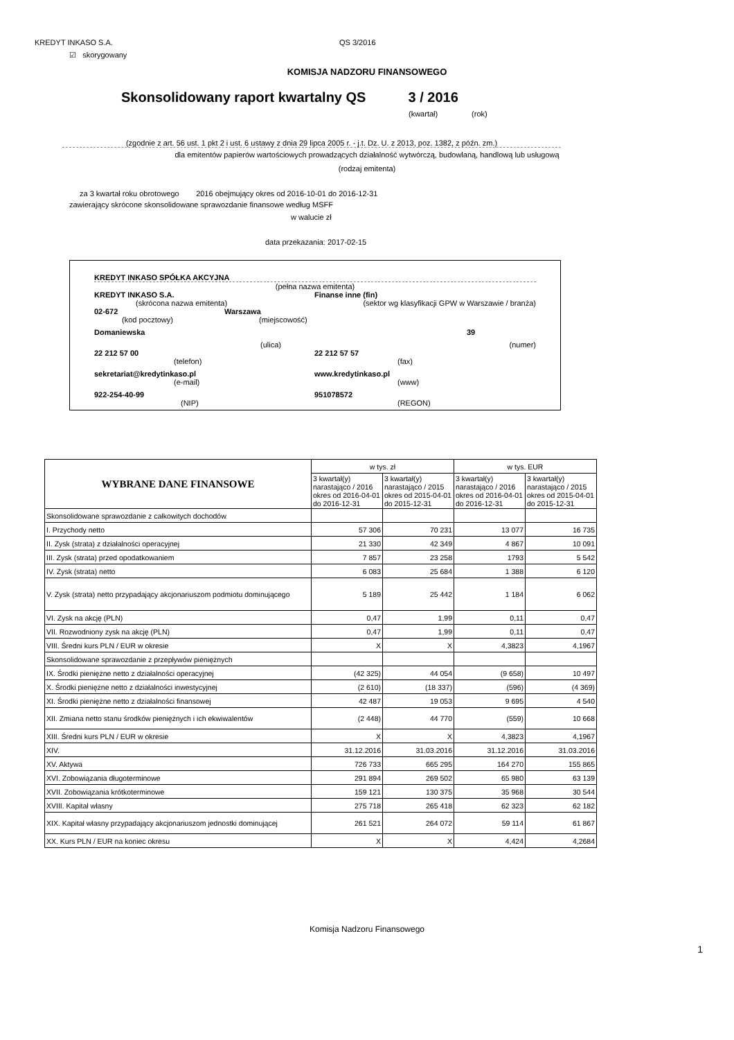KREDYT INKASO S.A. QS 3/2016
☑ skorygowany
KOMISJA NADZORU FINANSOWEGO
Skonsolidowany raport kwartalny QS 3 / 2016
(kwartał) (rok)
(zgodnie z art. 56 ust. 1 pkt 2 i ust. 6 ustawy z dnia 29 lipca 2005 r. - j.t. Dz. U. z 2013, poz. 1382, z późn. zm.)
dla emitentów papierów wartościowych prowadzących działalność wytwórczą, budowlaną, handlową lub usługową
(rodzaj emitenta)
za 3 kwartał roku obrotowego 2016 obejmujący okres od 2016-10-01 do 2016-12-31
zawierający skrócone skonsolidowane sprawozdanie finansowe według MSFF
w walucie zł
data przekazania: 2017-02-15
KREDYT INKASO SPÓŁKA AKCYJNA
(pełna nazwa emitenta)
KREDYT INKASO S.A. Finanse inne (fin)
(skrócona nazwa emitenta) (sektor wg klasyfikacji GPW w Warszawie / branża)
02-672 Warszawa
(kod pocztowy) (miejscowość)
Domaniewska 39
(ulica) (numer)
22 212 57 00 22 212 57 57
(telefon) (fax)
sekretariat@kredytinkaso.pl www.kredytinkaso.pl
(e-mail) (www)
922-254-40-99 951078572
(NIP) (REGON)
| WYBRANE DANE FINANSOWE | w tys. zł | | w tys. EUR | |
| --- | --- | --- | --- | --- |
| | 3 kwartał(y) narastająco / 2016 okres od 2016-04-01 do 2016-12-31 | 3 kwartał(y) narastająco / 2015 okres od 2015-04-01 do 2015-12-31 | 3 kwartał(y) narastająco / 2016 okres od 2016-04-01 do 2016-12-31 | 3 kwartał(y) narastająco / 2015 okres od 2015-04-01 do 2015-12-31 |
| Skonsolidowane sprawozdanie z całkowitych dochodów | | | | |
| I. Przychody netto | 57 306 | 70 231 | 13 077 | 16 735 |
| II. Zysk (strata) z działalności operacyjnej | 21 330 | 42 349 | 4 867 | 10 091 |
| III. Zysk (strata) przed opodatkowaniem | 7 857 | 23 258 | 1793 | 5 542 |
| IV. Zysk (strata) netto | 6 083 | 25 684 | 1 388 | 6 120 |
| V. Zysk (strata) netto przypadający akcjonariuszom podmiotu dominującego | 5 189 | 25 442 | 1 184 | 6 062 |
| VI. Zysk na akcję (PLN) | 0,47 | 1,99 | 0,11 | 0,47 |
| VII. Rozwodniony zysk na akcję (PLN) | 0,47 | 1,99 | 0,11 | 0,47 |
| VIII. Średni kurs PLN / EUR w okresie | X | X | 4,3823 | 4,1967 |
| Skonsolidowane sprawozdanie z przepływów pieniężnych | | | | |
| IX. Środki pieniężne netto z działalności operacyjnej | (42 325) | 44 054 | (9 658) | 10 497 |
| X. Środki pieniężne netto z działalności inwestycyjnej | (2 610) | (18 337) | (596) | (4 369) |
| XI. Środki pieniężne netto z działalności finansowej | 42 487 | 19 053 | 9 695 | 4 540 |
| XII. Zmiana netto stanu środków pieniężnych i ich ekwiwalentów | (2 448) | 44 770 | (559) | 10 668 |
| XIII. Średni kurs PLN / EUR w okresie | X | X | 4,3823 | 4,1967 |
| XIV. | 31.12.2016 | 31.03.2016 | 31.12.2016 | 31.03.2016 |
| XV. Aktywa | 726 733 | 665 295 | 164 270 | 155 865 |
| XVI. Zobowiązania długoterminowe | 291 894 | 269 502 | 65 980 | 63 139 |
| XVII. Zobowiązania krótkoterminowe | 159 121 | 130 375 | 35 968 | 30 544 |
| XVIII. Kapitał własny | 275 718 | 265 418 | 62 323 | 62 182 |
| XIX. Kapitał własny przypadający akcjonariuszom jednostki dominującej | 261 521 | 264 072 | 59 114 | 61 867 |
| XX. Kurs PLN / EUR na koniec okresu | X | X | 4,424 | 4,2684 |
Komisja Nadzoru Finansowego
1